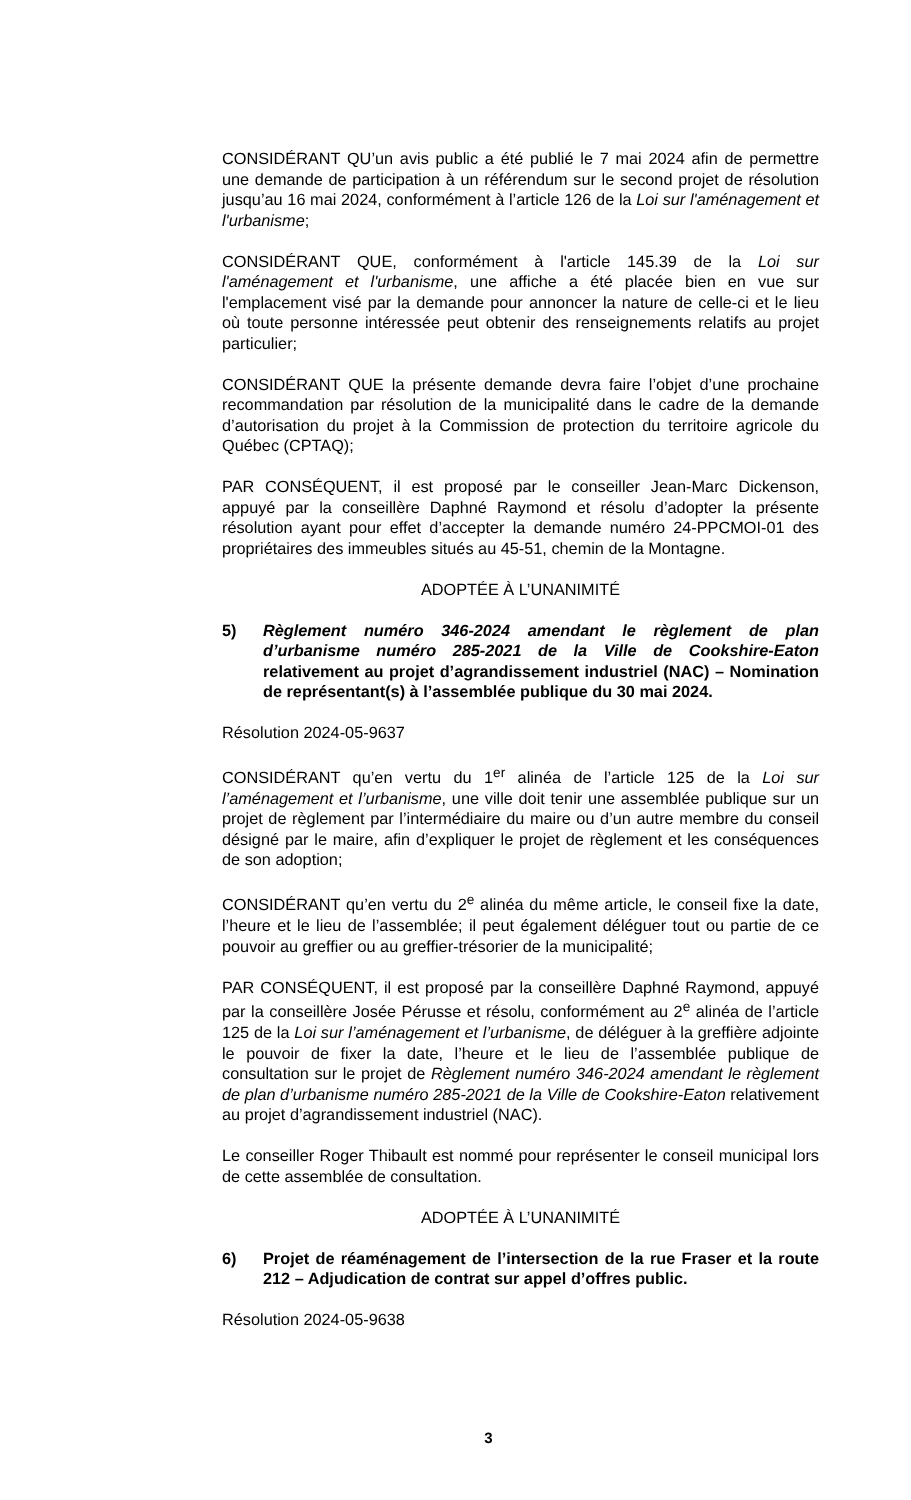CONSIDÉRANT QU’un avis public a été publié le 7 mai 2024 afin de permettre une demande de participation à un référendum sur le second projet de résolution jusqu’au 16 mai 2024, conformément à l’article 126 de la Loi sur l'aménagement et l'urbanisme;
CONSIDÉRANT QUE, conformément à l'article 145.39 de la Loi sur l'aménagement et l'urbanisme, une affiche a été placée bien en vue sur l'emplacement visé par la demande pour annoncer la nature de celle-ci et le lieu où toute personne intéressée peut obtenir des renseignements relatifs au projet particulier;
CONSIDÉRANT QUE la présente demande devra faire l’objet d’une prochaine recommandation par résolution de la municipalité dans le cadre de la demande d’autorisation du projet à la Commission de protection du territoire agricole du Québec (CPTAQ);
PAR CONSÉQUENT, il est proposé par le conseiller Jean-Marc Dickenson, appuyé par la conseillère Daphné Raymond et résolu d’adopter la présente résolution ayant pour effet d’accepter la demande numéro 24-PPCMOI-01 des propriétaires des immeubles situés au 45-51, chemin de la Montagne.
ADOPTÉE À L’UNANIMITÉ
5) Règlement numéro 346-2024 amendant le règlement de plan d’urbanisme numéro 285-2021 de la Ville de Cookshire-Eaton relativement au projet d’agrandissement industriel (NAC) – Nomination de représentant(s) à l’assemblée publique du 30 mai 2024.
Résolution 2024-05-9637
CONSIDÉRANT qu’en vertu du 1<sup>er</sup> alinéa de l’article 125 de la Loi sur l’aménagement et l’urbanisme, une ville doit tenir une assemblée publique sur un projet de règlement par l’intermédiaire du maire ou d’un autre membre du conseil désigné par le maire, afin d’expliquer le projet de règlement et les conséquences de son adoption;
CONSIDÉRANT qu’en vertu du 2<sup>e</sup> alinéa du même article, le conseil fixe la date, l’heure et le lieu de l’assemblée; il peut également déléguer tout ou partie de ce pouvoir au greffier ou au greffier-trésorier de la municipalité;
PAR CONSÉQUENT, il est proposé par la conseillère Daphné Raymond, appuyé par la conseillère Josée Pérusse et résolu, conformément au 2<sup>e</sup> alinéa de l’article 125 de la Loi sur l’aménagement et l’urbanisme, de déléguer à la greffière adjointe le pouvoir de fixer la date, l’heure et le lieu de l’assemblée publique de consultation sur le projet de Règlement numéro 346-2024 amendant le règlement de plan d’urbanisme numéro 285-2021 de la Ville de Cookshire-Eaton relativement au projet d’agrandissement industriel (NAC).
Le conseiller Roger Thibault est nommé pour représenter le conseil municipal lors de cette assemblée de consultation.
ADOPTÉE À L’UNANIMITÉ
6) Projet de réaménagement de l’intersection de la rue Fraser et la route 212 – Adjudication de contrat sur appel d’offres public.
Résolution 2024-05-9638
3